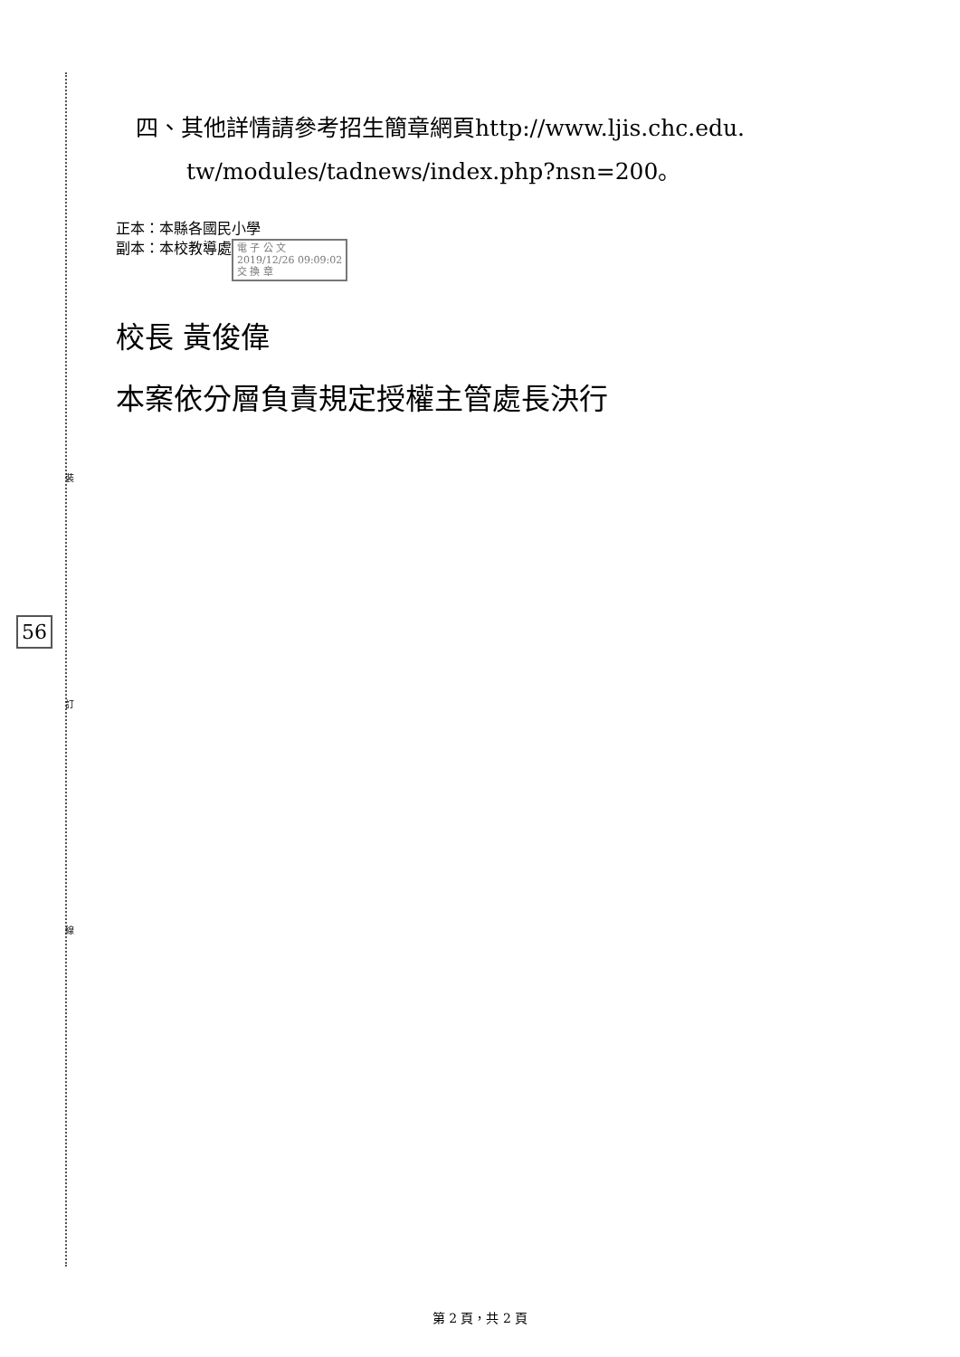裝
訂
線
56
四、其他詳情請參考招生簡章網頁http://www.ljis.chc.edu.
tw/modules/tadnews/index.php?nsn=200。
正本：本縣各國民小學
副本：本校教導處 電 子 公 文
2019/12/26 09:09:02
交 換 章
校長 黃俊偉
本案依分層負責規定授權主管處長決行
第 2 頁，共 2 頁